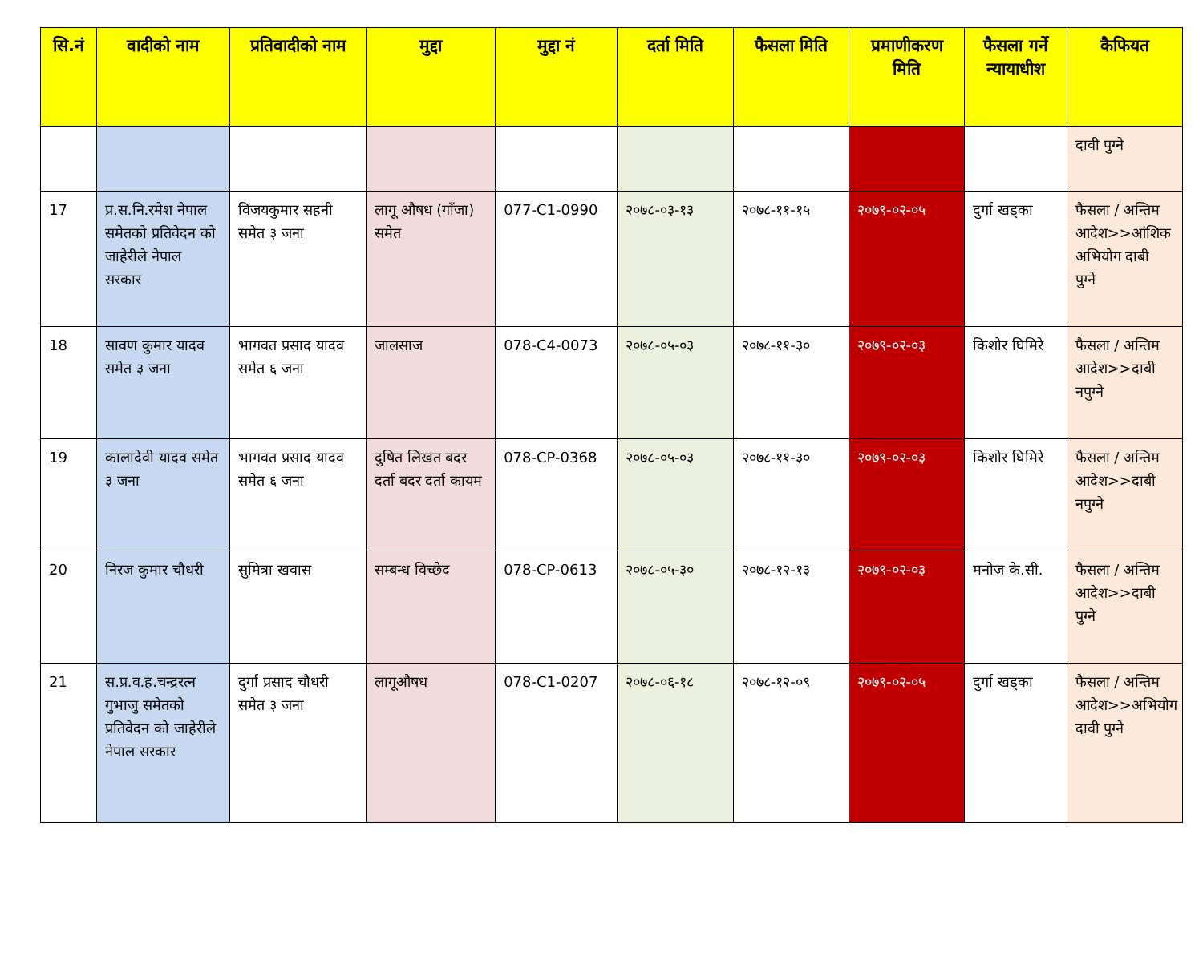| सि.नं | वादीको नाम | प्रतिवादीको नाम | मुद्दा | मुद्दा नं | दर्ता मिति | फैसला मिति | प्रमाणीकरण मिति | फैसला गर्ने न्यायाधीश | कैफियत |
| --- | --- | --- | --- | --- | --- | --- | --- | --- | --- |
| | | | | | | | | | दावी पुग्ने |
| 17 | प्र.स.नि.रमेश नेपाल समेतको प्रतिवेदन को जाहेरीले नेपाल सरकार | विजयकुमार सहनी समेत ३ जना | लागू औषध (गाँजा) समेत | 077-C1-0990 | २०७८-०३-१३ | २०७८-११-१५ | २०७९-०२-०५ | दुर्गा खड्का | फैसला / अन्तिम आदेश>>आंशिक अभियोग दाबी पुग्ने |
| 18 | सावण कुमार यादव समेत ३ जना | भागवत प्रसाद यादव समेत ६ जना | जालसाज | 078-C4-0073 | २०७८-०५-०३ | २०७८-११-३० | २०७९-०२-०३ | किशोर घिमिरे | फैसला / अन्तिम आदेश>>दाबी नपुग्ने |
| 19 | कालादेवी यादव समेत ३ जना | भागवत प्रसाद यादव समेत ६ जना | दुषित लिखत बदर दर्ता बदर दर्ता कायम | 078-CP-0368 | २०७८-०५-०३ | २०७८-११-३० | २०७९-०२-०३ | किशोर घिमिरे | फैसला / अन्तिम आदेश>>दाबी नपुग्ने |
| 20 | निरज कुमार चौधरी | सुमित्रा खवास | सम्बन्ध विच्छेद | 078-CP-0613 | २०७८-०५-३० | २०७८-१२-१३ | २०७९-०२-०३ | मनोज के.सी. | फैसला / अन्तिम आदेश>>दाबी पुग्ने |
| 21 | स.प्र.व.ह.चन्द्ररत्न गुभाजु समेतको प्रतिवेदन को जाहेरीले नेपाल सरकार | दुर्गा प्रसाद चौधरी समेत ३ जना | लागूऔषध | 078-C1-0207 | २०७८-०६-१८ | २०७८-१२-०९ | २०७९-०२-०५ | दुर्गा खड्का | फैसला / अन्तिम आदेश>>अभियोग दावी पुग्ने |